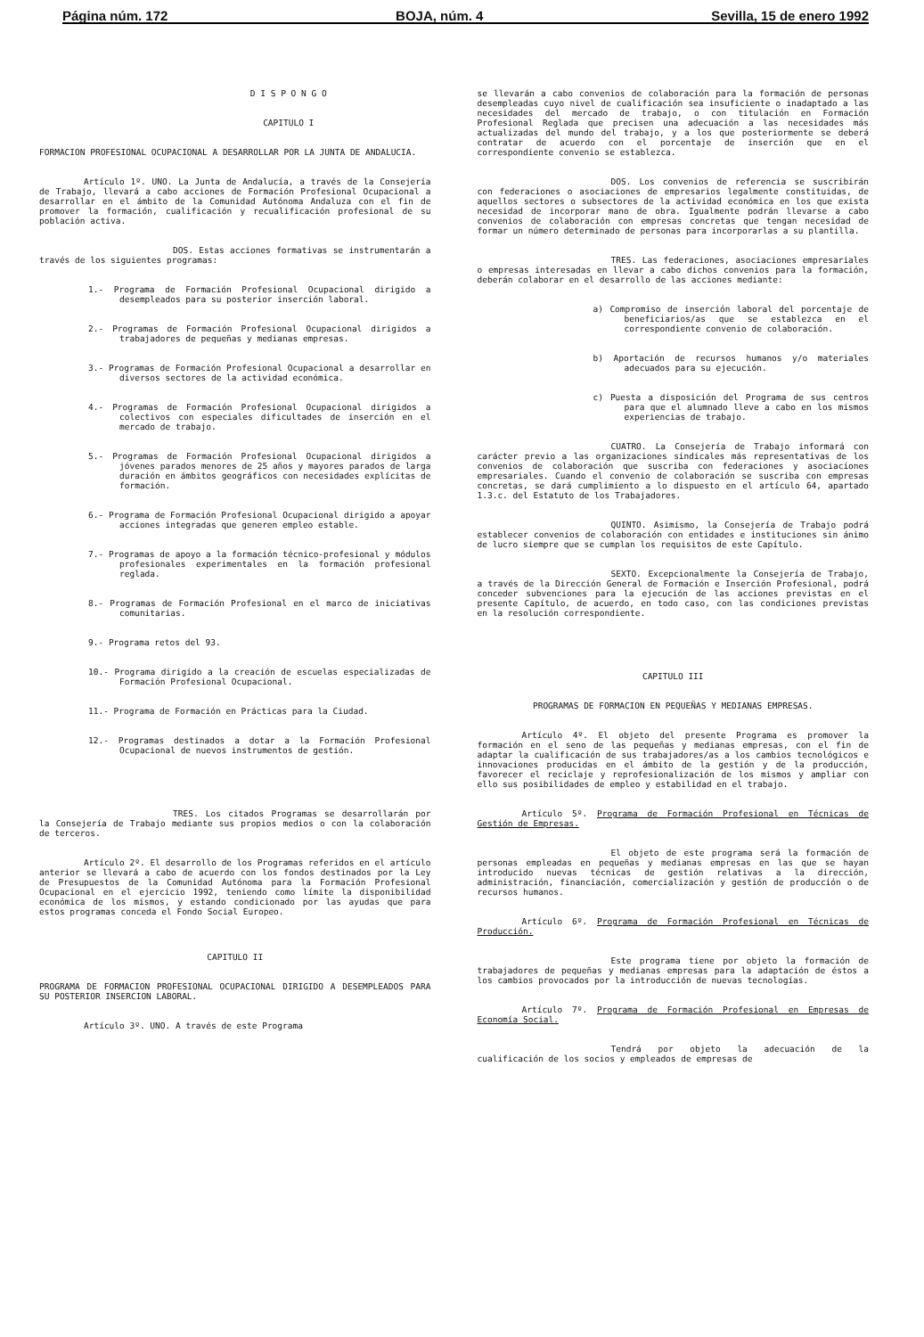Página núm. 172 BOJA, núm. 4 Sevilla, 15 de enero 1992
D I S P O N G O
CAPITULO I
FORMACION PROFESIONAL OCUPACIONAL A DESARROLLAR POR LA JUNTA DE ANDALUCIA.
Artículo 1º. UNO. La Junta de Andalucía, a través de la Consejería de Trabajo, llevará a cabo acciones de Formación Profesional Ocupacional a desarrollar en el ámbito de la Comunidad Autónoma Andaluza con el fin de promover la formación, cualificación y recualificación profesional de su población activa.
DOS. Estas acciones formativas se instrumentarán a través de los siguientes programas:
1.- Programa de Formación Profesional Ocupacional dirigido a desempleados para su posterior inserción laboral.
2.- Programas de Formación Profesional Ocupacional dirigidos a trabajadores de pequeñas y medianas empresas.
3.- Programas de Formación Profesional Ocupacional a desarrollar en diversos sectores de la actividad económica.
4.- Programas de Formación Profesional Ocupacional dirigidos a colectivos con especiales dificultades de inserción en el mercado de trabajo.
5.- Programas de Formación Profesional Ocupacional dirigidos a jóvenes parados menores de 25 años y mayores parados de larga duración en ámbitos geográficos con necesidades explícitas de formación.
6.- Programa de Formación Profesional Ocupacional dirigido a apoyar acciones integradas que generen empleo estable.
7.- Programas de apoyo a la formación técnico-profesional y módulos profesionales experimentales en la formación profesional reglada.
8.- Programas de Formación Profesional en el marco de iniciativas comunitarias.
9.- Programa retos del 93.
10.- Programa dirigido a la creación de escuelas especializadas de Formación Profesional Ocupacional.
11.- Programa de Formación en Prácticas para la Ciudad.
12.- Programas destinados a dotar a la Formación Profesional Ocupacional de nuevos instrumentos de gestión.
TRES. Los citados Programas se desarrollarán por la Consejería de Trabajo mediante sus propios medios o con la colaboración de terceros.
Artículo 2º. El desarrollo de los Programas referidos en el artículo anterior se llevará a cabo de acuerdo con los fondos destinados por la Ley de Presupuestos de la Comunidad Autónoma para la Formación Profesional Ocupacional en el ejercicio 1992, teniendo como límite la disponibilidad económica de los mismos, y estando condicionado por las ayudas que para estos programas conceda el Fondo Social Europeo.
CAPITULO II
PROGRAMA DE FORMACION PROFESIONAL OCUPACIONAL DIRIGIDO A DESEMPLEADOS PARA SU POSTERIOR INSERCION LABORAL.
Artículo 3º. UNO. A través de este Programa
se llevarán a cabo convenios de colaboración para la formación de personas desempleadas cuyo nivel de cualificación sea insuficiente o inadaptado a las necesidades del mercado de trabajo, o con titulación en Formación Profesional Reglada que precisen una adecuación a las necesidades más actualizadas del mundo del trabajo, y a los que posteriormente se deberá contratar de acuerdo con el porcentaje de inserción que en el correspondiente convenio se establezca.
DOS. Los convenios de referencia se suscribirán con federaciones o asociaciones de empresarios legalmente constituidas, de aquellos sectores o subsectores de la actividad económica en los que exista necesidad de incorporar mano de obra. Igualmente podrán llevarse a cabo convenios de colaboración con empresas concretas que tengan necesidad de formar un número determinado de personas para incorporarlas a su plantilla.
TRES. Las federaciones, asociaciones empresariales o empresas interesadas en llevar a cabo dichos convenios para la formación, deberán colaborar en el desarrollo de las acciones mediante:
a) Compromiso de inserción laboral del porcentaje de beneficiarios/as que se establezca en el correspondiente convenio de colaboración.
b) Aportación de recursos humanos y/o materiales adecuados para su ejecución.
c) Puesta a disposición del Programa de sus centros para que el alumnado lleve a cabo en los mismos experiencias de trabajo.
CUATRO. La Consejería de Trabajo informará con carácter previo a las organizaciones sindicales más representativas de los convenios de colaboración que suscriba con federaciones y asociaciones empresariales. Cuando el convenio de colaboración se suscriba con empresas concretas, se dará cumplimiento a lo dispuesto en el artículo 64, apartado 1.3.c. del Estatuto de los Trabajadores.
QUINTO. Asimismo, la Consejería de Trabajo podrá establecer convenios de colaboración con entidades e instituciones sin ánimo de lucro siempre que se cumplan los requisitos de este Capítulo.
SEXTO. Excepcionalmente la Consejería de Trabajo, a través de la Dirección General de Formación e Inserción Profesional, podrá conceder subvenciones para la ejecución de las acciones previstas en el presente Capítulo, de acuerdo, en todo caso, con las condiciones previstas en la resolución correspondiente.
CAPITULO III
PROGRAMAS DE FORMACION EN PEQUEÑAS Y MEDIANAS EMPRESAS.
Artículo 4º. El objeto del presente Programa es promover la formación en el seno de las pequeñas y medianas empresas, con el fin de adaptar la cualificación de sus trabajadores/as a los cambios tecnológicos e innovaciones producidas en el ámbito de la gestión y de la producción, favorecer el reciclaje y reprofesionalización de los mismos y ampliar con ello sus posibilidades de empleo y estabilidad en el trabajo.
Artículo 5º. Programa de Formación Profesional en Técnicas de Gestión de Empresas.
El objeto de este programa será la formación de personas empleadas en pequeñas y medianas empresas en las que se hayan introducido nuevas técnicas de gestión relativas a la dirección, administración, financiación, comercialización y gestión de producción o de recursos humanos.
Artículo 6º. Programa de Formación Profesional en Técnicas de Producción.
Este programa tiene por objeto la formación de trabajadores de pequeñas y medianas empresas para la adaptación de éstos a los cambios provocados por la introducción de nuevas tecnologías.
Artículo 7º. Programa de Formación Profesional en Empresas de Economía Social.
Tendrá por objeto la adecuación de la cualificación de los socios y empleados de empresas de